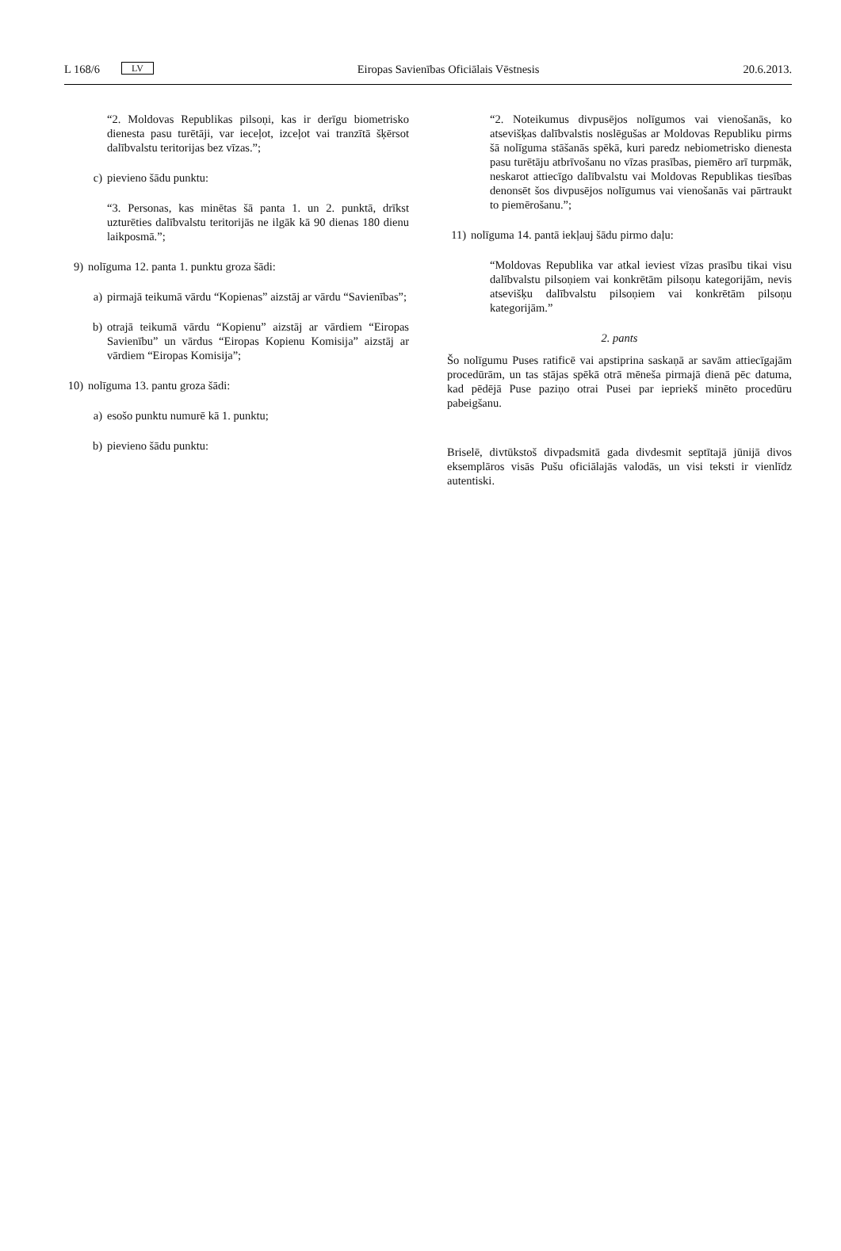L 168/6 LV Eiropas Savienības Oficiālais Vēstnesis 20.6.2013.
“2. Moldovas Republikas pilsoņi, kas ir derīgu biometrisko dienesta pasu turētāji, var ieceļot, izceļot vai tranzītā šķērsot dalībvalstu teritorijas bez vīzas.”;
c) pievieno šādu punktu:
“3. Personas, kas minētas šā panta 1. un 2. punktā, drīkst uzturēties dalībvalstu teritorijās ne ilgāk kā 90 dienas 180 dienu laikposmā.”;
9) nolīguma 12. panta 1. punktu groza šādi:
a) pirmajā teikumā vārdu “Kopienas” aizstāj ar vārdu “Savienības”;
b) otrajā teikumā vārdu “Kopienu” aizstāj ar vārdiem “Eiropas Savienību” un vārdus “Eiropas Kopienu Komisija” aizstāj ar vārdiem “Eiropas Komisija”;
10) nolīguma 13. pantu groza šādi:
a) esošo punktu numurē kā 1. punktu;
b) pievieno šādu punktu:
“2. Noteikumus divpusējos nolīgumos vai vienošanās, ko atsevišķas dalībvalstis noslēgušas ar Moldovas Republiku pirms šā nolīguma stāšanās spēkā, kuri paredz nebiometrisko dienesta pasu turētāju atbrīvošanu no vīzas prasības, piemēro arī turpmāk, neskarot attiecīgo dalībvalstu vai Moldovas Republikas tiesības denonsēt šos divpusējos nolīgumus vai vienošanās vai pārtraukt to piemērošanu.”;
11) nolīguma 14. pantā iekļauj šādu pirmo daļu:
“Moldovas Republika var atkal ieviest vīzas prasību tikai visu dalībvalstu pilsoņiem vai konkrētām pilsoņu kategorijām, nevis atsevišķu dalībvalstu pilsoņiem vai konkrētām pilsoņu kategorijām.”
2. pants
Šo nolīgumu Puses ratificē vai apstiprina saskaņā ar savām attiecīgajām procedūrām, un tas stājas spēkā otrā mēneša pirmajā dienā pēc datuma, kad pēdējā Puse paziņo otrai Pusei par iepriekš minēto procedūru pabeigšanu.
Briselē, divtūkstoš divpadsmitā gada divdesmit septītajā jūnijā divos eksemplāros visās Pušu oficiālajās valodās, un visi teksti ir vienlīdz autentiski.